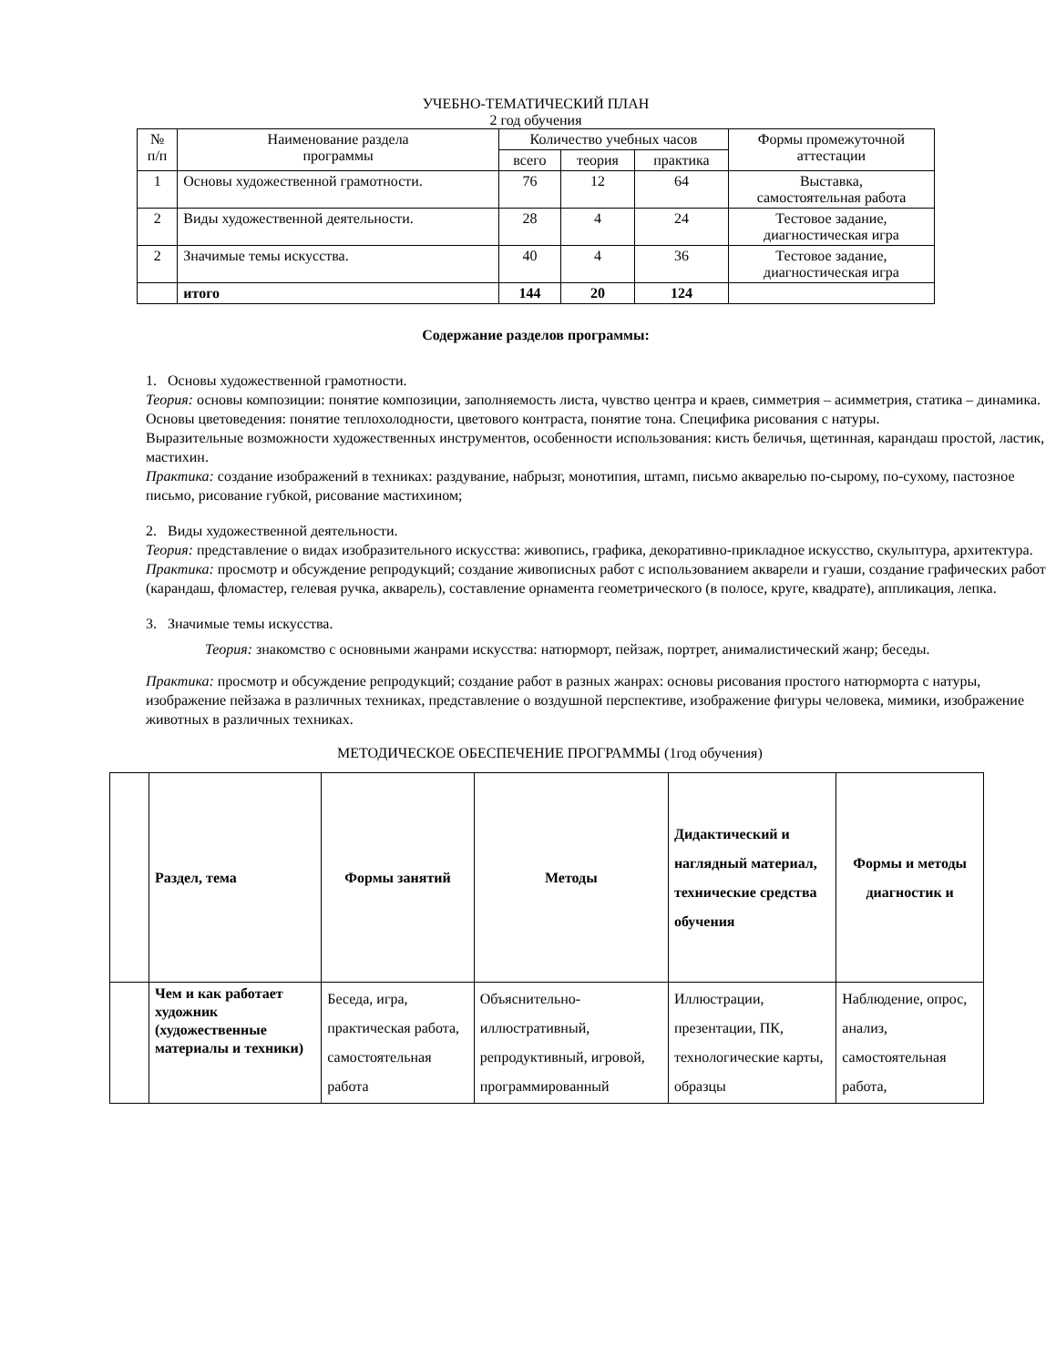УЧЕБНО-ТЕМАТИЧЕСКИЙ ПЛАН
2 год обучения
| № п/п | Наименование раздела программы | Количество учебных часов | | | Формы промежуточной аттестации |
| --- | --- | --- | --- | --- | --- |
| | | всего | теория | практика | |
| 1 | Основы художественной грамотности. | 76 | 12 | 64 | Выставка, самостоятельная работа |
| 2 | Виды художественной деятельности. | 28 | 4 | 24 | Тестовое задание, диагностическая игра |
| 2 | Значимые темы искусства. | 40 | 4 | 36 | Тестовое задание, диагностическая игра |
| | итого | 144 | 20 | 124 | |
Содержание разделов программы:
1. Основы художественной грамотности.
Теория: основы композиции: понятие композиции, заполняемость листа, чувство центра и краев, симметрия – асимметрия, статика – динамика. Основы цветоведения: понятие теплохолодности, цветового контраста, понятие тона. Специфика рисования с натуры.
Выразительные возможности художественных инструментов, особенности использования: кисть беличья, щетинная, карандаш простой, ластик, мастихин.
Практика: создание изображений в техниках: раздувание, набрызг, монотипия, штамп, письмо акварелью по-сырому, по-сухому, пастозное письмо, рисование губкой, рисование мастихином;
2. Виды художественной деятельности.
Теория: представление о видах изобразительного искусства: живопись, графика, декоративно-прикладное искусство, скульптура, архитектура.
Практика: просмотр и обсуждение репродукций; создание живописных работ с использованием акварели и гуаши, создание графических работ (карандаш, фломастер, гелевая ручка, акварель), составление орнамента геометрического (в полосе, круге, квадрате), аппликация, лепка.
3. Значимые темы искусства.
Теория: знакомство с основными жанрами искусства: натюрморт, пейзаж, портрет, анималистический жанр; беседы.
Практика: просмотр и обсуждение репродукций; создание работ в разных жанрах: основы рисования простого натюрморта с натуры, изображение пейзажа в различных техниках, представление о воздушной перспективе, изображение фигуры человека, мимики, изображение животных в различных техниках.
МЕТОДИЧЕСКОЕ ОБЕСПЕЧЕНИЕ ПРОГРАММЫ (1год обучения)
| | Раздел, тема | Формы занятий | Методы | Дидактический и наглядный материал, технические средства обучения | Формы и методы диагностик и |
| --- | --- | --- | --- | --- | --- |
| | Чем и как работает художник (художественные материалы и техники) | Беседа, игра, практическая работа, самостоятельная работа | Объяснительно-иллюстративный, репродуктивный, игровой, программированный | Иллюстрации, презентации, ПК, технологические карты, образцы | Наблюдение, опрос, анализ, самостоятельная работа, |